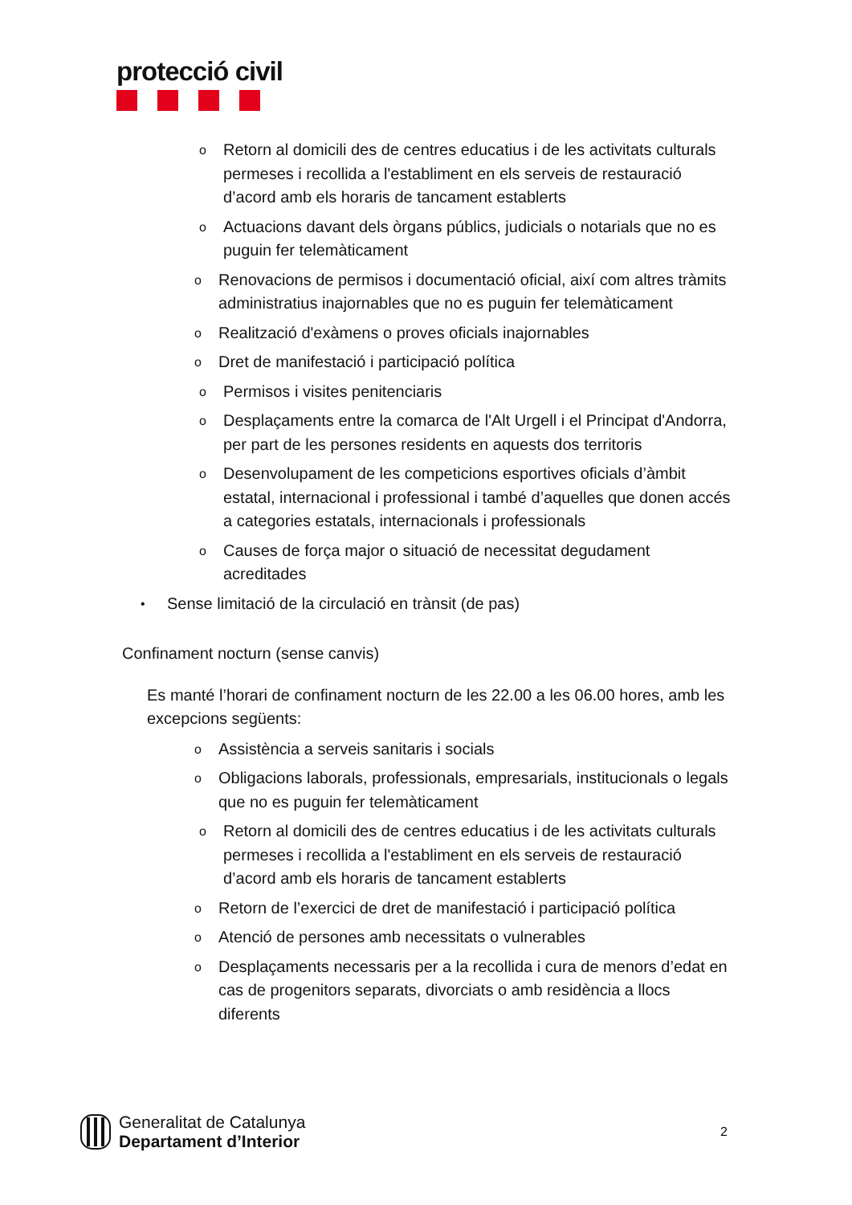protecció civil
o Retorn al domicili des de centres educatius i de les activitats culturals permeses i recollida a l'establiment en els serveis de restauració d’acord amb els horaris de tancament establerts
o Actuacions davant dels òrgans públics, judicials o notarials que no es puguin fer telemàticament
o Renovacions de permisos i documentació oficial, així com altres tràmits administratius inajornables que no es puguin fer telemàticament
o Realització d'exàmens o proves oficials inajornables
o Dret de manifestació i participació política
o Permisos i visites penitenciaris
o Desplaçaments entre la comarca de l'Alt Urgell i el Principat d'Andorra, per part de les persones residents en aquests dos territoris
o Desenvolupament de les competicions esportives oficials d’àmbit estatal, internacional i professional i també d’aquelles que donen accés a categories estatals, internacionals i professionals
o Causes de força major o situació de necessitat degudament acreditades
• Sense limitació de la circulació en trànsit (de pas)
Confinament nocturn (sense canvis)
Es manté l’horari de confinament nocturn de les 22.00 a les 06.00 hores, amb les excepcions següents:
o Assistència a serveis sanitaris i socials
o Obligacions laborals, professionals, empresarials, institucionals o legals que no es puguin fer telemàticament
o Retorn al domicili des de centres educatius i de les activitats culturals permeses i recollida a l'establiment en els serveis de restauració d’acord amb els horaris de tancament establerts
o Retorn de l’exercici de dret de manifestació i participació política
o Atenció de persones amb necessitats o vulnerables
o Desplaçaments necessaris per a la recollida i cura de menors d’edat en cas de progenitors separats, divorciats o amb residència a llocs diferents
Generalitat de Catalunya
Departament d’Interior
2